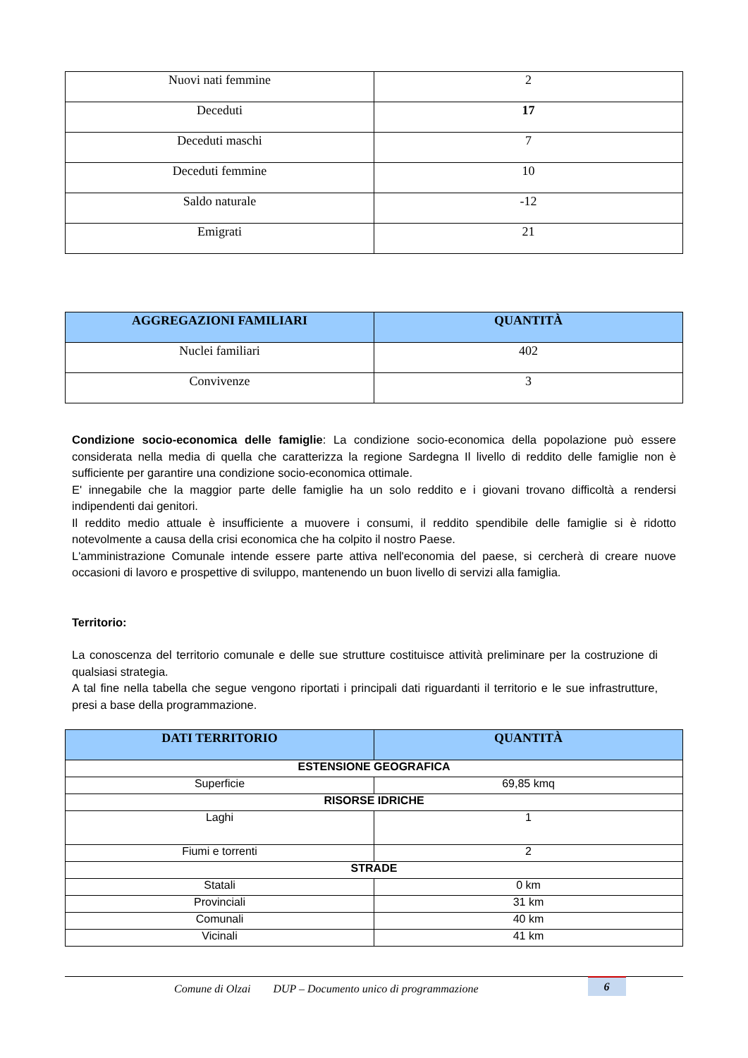| Nuovi nati femmine | 2 |
| Deceduti | 17 |
| Deceduti maschi | 7 |
| Deceduti femmine | 10 |
| Saldo naturale | -12 |
| Emigrati | 21 |
| AGGREGAZIONI FAMILIARI | QUANTITÀ |
| --- | --- |
| Nuclei familiari | 402 |
| Convivenze | 3 |
Condizione socio-economica delle famiglie: La condizione socio-economica della popolazione può essere considerata nella media di quella che caratterizza la regione Sardegna Il livello di reddito delle famiglie non è sufficiente per garantire una condizione socio-economica ottimale.
E' innegabile che la maggior parte delle famiglie ha un solo reddito e i giovani trovano difficoltà a rendersi indipendenti dai genitori.
Il reddito medio attuale è insufficiente a muovere i consumi, il reddito spendibile delle famiglie si è ridotto notevolmente a causa della crisi economica che ha colpito il nostro Paese.
L'amministrazione Comunale intende essere parte attiva nell'economia del paese, si cercherà di creare nuove occasioni di lavoro e prospettive di sviluppo, mantenendo un buon livello di servizi alla famiglia.
Territorio:
La conoscenza del territorio comunale e delle sue strutture costituisce attività preliminare per la costruzione di qualsiasi strategia.
A tal fine nella tabella che segue vengono riportati i principali dati riguardanti il territorio e le sue infrastrutture, presi a base della programmazione.
| DATI TERRITORIO | QUANTITÀ |
| --- | --- |
| ESTENSIONE GEOGRAFICA | |
| Superficie | 69,85 kmq |
| RISORSE IDRICHE | |
| Laghi | 1 |
| Fiumi e torrenti | 2 |
| STRADE | |
| Statali | 0 km |
| Provinciali | 31 km |
| Comunali | 40 km |
| Vicinali | 41 km |
Comune di Olzai DUP – Documento unico di programmazione 6